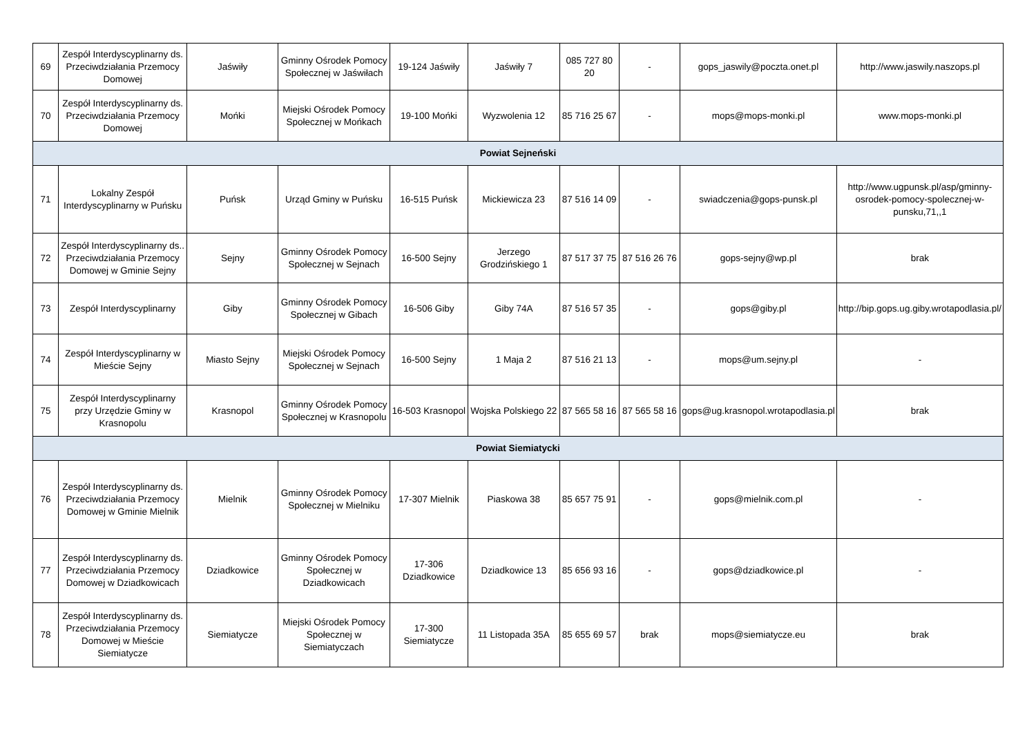| 69 | Zespół Interdyscyplinarny ds. Przeciwdziałania Przemocy Domowej | Jaświły | Gminny Ośrodek Pomocy Społecznej w Jaświłach | 19-124 Jaświły | Jaświły 7 | 085 727 80 20 | - | gops_jaswily@poczta.onet.pl | http://www.jaswily.naszops.pl |
| 70 | Zespół Interdyscyplinarny ds. Przeciwdziałania Przemocy Domowej | Mońki | Miejski Ośrodek Pomocy Społecznej w Mońkach | 19-100 Mońki | Wyzwolenia 12 | 85 716 25 67 | - | mops@mops-monki.pl | www.mops-monki.pl |
| Powiat Sejneński | | | | | | | | | |
| 71 | Lokalny Zespół Interdyscyplinarny w Puńsku | Puńsk | Urząd Gminy w Puńsku | 16-515 Puńsk | Mickiewicza 23 | 87 516 14 09 | - | swiadczenia@gops-punsk.pl | http://www.ugpunsk.pl/asp/gminny-osrodek-pomocy-spolecznej-w-punsku,71,,1 |
| 72 | Zespół Interdyscyplinarny ds.. Przeciwdziałania Przemocy Domowej w Gminie Sejny | Sejny | Gminny Ośrodek Pomocy Społecznej w Sejnach | 16-500 Sejny | Jerzego Grodzińskiego 1 | 87 517 37 75 | 87 516 26 76 | gops-sejny@wp.pl | brak |
| 73 | Zespół Interdyscyplinarny | Giby | Gminny Ośrodek Pomocy Społecznej w Gibach | 16-506 Giby | Giby 74A | 87 516 57 35 | - | gops@giby.pl | http://bip.gops.ug.giby.wrotapodlasia.pl/ |
| 74 | Zespół Interdyscyplinarny w Mieście Sejny | Miasto Sejny | Miejski Ośrodek Pomocy Społecznej w Sejnach | 16-500 Sejny | 1 Maja 2 | 87 516 21 13 | - | mops@um.sejny.pl | - |
| 75 | Zespół Interdyscyplinarny przy Urzędzie Gminy w Krasnopolu | Krasnopol | Gminny Ośrodek Pomocy Społecznej w Krasnopolu | 16-503 Krasnopol | Wojska Polskiego 22 | 87 565 58 16 | 87 565 58 16 | gops@ug.krasnopol.wrotapodlasia.pl | brak |
| Powiat Siemiatycki | | | | | | | | | |
| 76 | Zespół Interdyscyplinarny ds. Przeciwdziałania Przemocy Domowej w Gminie Mielnik | Mielnik | Gminny Ośrodek Pomocy Społecznej w Mielniku | 17-307 Mielnik | Piaskowa 38 | 85 657 75 91 | - | gops@mielnik.com.pl | - |
| 77 | Zespół Interdyscyplinarny ds. Przeciwdziałania Przemocy Domowej w Dziadkowicach | Dziadkowice | Gminny Ośrodek Pomocy Społecznej w Dziadkowicach | 17-306 Dziadkowice | Dziadkowice 13 | 85 656 93 16 | - | gops@dziadkowice.pl | - |
| 78 | Zespół Interdyscyplinarny ds. Przeciwdziałania Przemocy Domowej w Mieście Siemiatycze | Siemiatycze | Miejski Ośrodek Pomocy Społecznej w Siemiatyczach | 17-300 Siemiatycze | 11 Listopada 35A | 85 655 69 57 | brak | mops@siemiatycze.eu | brak |